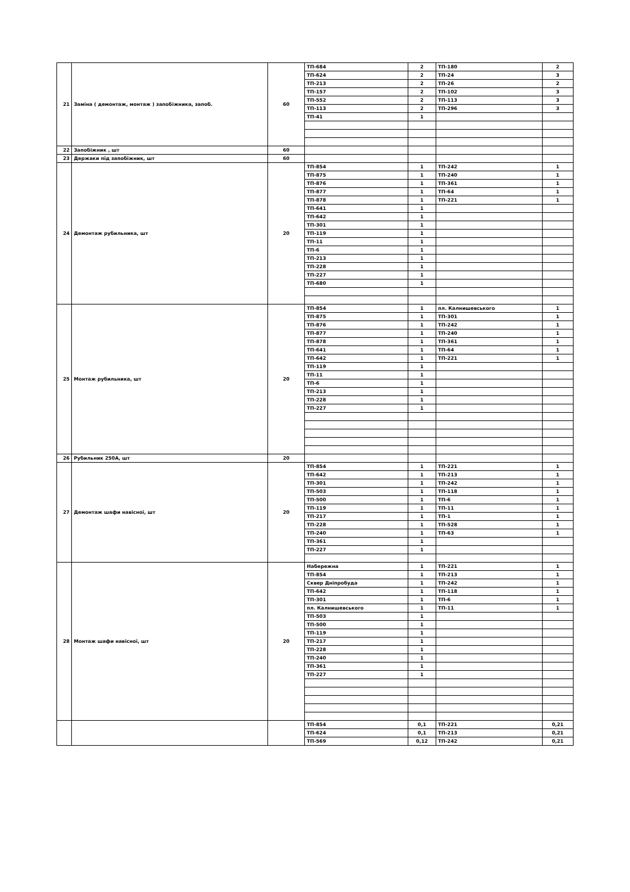| 21 | Заміна ( демонтаж, монтаж ) запобіжника, запоб. | 60 | ТП-684 | 2 | ТП-180 | 2 |
| | | | ТП-624 | 2 | ТП-24 | 3 |
| | | | ТП-213 | 2 | ТП-26 | 2 |
| | | | ТП-157 | 2 | ТП-102 | 3 |
| | | | ТП-552 | 2 | ТП-113 | 3 |
| | | | ТП-113 | 2 | ТП-296 | 3 |
| | | | ТП-41 | 1 | | |
| 22 | Запобіжник , шт | 60 | | | | |
| 23 | Держаки під запобіжник, шт | 60 | | | | |
| 24 | Демонтаж рубильника, шт | 20 | ТП-854 | 1 | ТП-242 | 1 |
| | | | ТП-875 | 1 | ТП-240 | 1 |
| | | | ТП-876 | 1 | ТП-361 | 1 |
| | | | ТП-877 | 1 | ТП-64 | 1 |
| | | | ТП-878 | 1 | ТП-221 | 1 |
| | | | ТП-641 | 1 | | |
| | | | ТП-642 | 1 | | |
| | | | ТП-301 | 1 | | |
| | | | ТП-119 | 1 | | |
| | | | ТП-11 | 1 | | |
| | | | ТП-6 | 1 | | |
| | | | ТП-213 | 1 | | |
| | | | ТП-228 | 1 | | |
| | | | ТП-227 | 1 | | |
| | | | ТП-680 | 1 | | |
| 25 | Монтаж рубильника, шт | 20 | ТП-854 | 1 | пл. Калнишевського | 1 |
| | | | ТП-875 | 1 | ТП-301 | 1 |
| | | | ТП-876 | 1 | ТП-242 | 1 |
| | | | ТП-877 | 1 | ТП-240 | 1 |
| | | | ТП-878 | 1 | ТП-361 | 1 |
| | | | ТП-641 | 1 | ТП-64 | 1 |
| | | | ТП-642 | 1 | ТП-221 | 1 |
| | | | ТП-119 | 1 | | |
| | | | ТП-11 | 1 | | |
| | | | ТП-6 | 1 | | |
| | | | ТП-213 | 1 | | |
| | | | ТП-228 | 1 | | |
| | | | ТП-227 | 1 | | |
| 26 | Рубильник 250А, шт | 20 | | | | |
| 27 | Демонтаж шафи навісної, шт | 20 | ТП-854 | 1 | ТП-221 | 1 |
| | | | ТП-642 | 1 | ТП-213 | 1 |
| | | | ТП-301 | 1 | ТП-242 | 1 |
| | | | ТП-503 | 1 | ТП-118 | 1 |
| | | | ТП-500 | 1 | ТП-6 | 1 |
| | | | ТП-119 | 1 | ТП-11 | 1 |
| | | | ТП-217 | 1 | ТП-1 | 1 |
| | | | ТП-228 | 1 | ТП-528 | 1 |
| | | | ТП-240 | 1 | ТП-63 | 1 |
| | | | ТП-361 | 1 | | |
| | | | ТП-227 | 1 | | |
| 28 | Монтаж шафи навісної, шт | 20 | Набережна | 1 | ТП-221 | 1 |
| | | | ТП-854 | 1 | ТП-213 | 1 |
| | | | Сквер Дніпробуда | 1 | ТП-242 | 1 |
| | | | ТП-642 | 1 | ТП-118 | 1 |
| | | | ТП-301 | 1 | ТП-6 | 1 |
| | | | пл. Калнишевського | 1 | ТП-11 | 1 |
| | | | ТП-503 | 1 | | |
| | | | ТП-500 | 1 | | |
| | | | ТП-119 | 1 | | |
| | | | ТП-217 | 1 | | |
| | | | ТП-228 | 1 | | |
| | | | ТП-240 | 1 | | |
| | | | ТП-361 | 1 | | |
| | | | ТП-227 | 1 | | |
| | | | ТП-854 | 0,1 | ТП-221 | 0,21 |
| | | | ТП-624 | 0,1 | ТП-213 | 0,21 |
| | | | ТП-569 | 0,12 | ТП-242 | 0,21 |